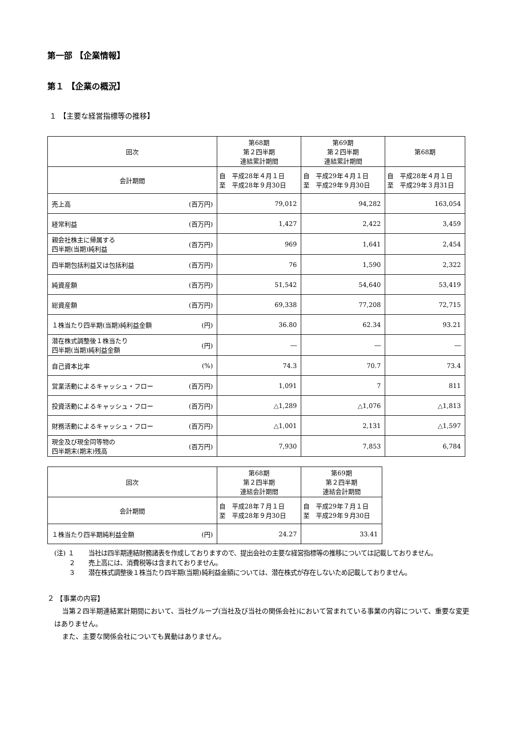第一部 【企業情報】
第１ 【企業の概況】
１ 【主要な経営指標等の推移】
| 回次 | 第68期 第２四半期 連結累計期間 | 第69期 第２四半期 連結累計期間 | 第68期 |
| 会計期間 | 自 平成28年４月１日 至 平成28年９月30日 | 自 平成29年４月１日 至 平成29年９月30日 | 自 平成28年４月１日 至 平成29年３月31日 |
| 売上高 (百万円) | 79,012 | 94,282 | 163,054 |
| 経常利益 (百万円) | 1,427 | 2,422 | 3,459 |
| 親会社株主に帰属する 四半期(当期)純利益 (百万円) | 969 | 1,641 | 2,454 |
| 四半期包括利益又は包括利益 (百万円) | 76 | 1,590 | 2,322 |
| 純資産額 (百万円) | 51,542 | 54,640 | 53,419 |
| 総資産額 (百万円) | 69,338 | 77,208 | 72,715 |
| １株当たり四半期(当期)純利益金額 (円) | 36.80 | 62.34 | 93.21 |
| 潜在株式調整後１株当たり 四半期(当期)純利益金額 (円) | ― | ― | ― |
| 自己資本比率 (%) | 74.3 | 70.7 | 73.4 |
| 営業活動によるキャッシュ・フロー (百万円) | 1,091 | 7 | 811 |
| 投資活動によるキャッシュ・フロー (百万円) | △1,289 | △1,076 | △1,813 |
| 財務活動によるキャッシュ・フロー (百万円) | △1,001 | 2,131 | △1,597 |
| 現金及び現金同等物の 四半期末(期末)残高 (百万円) | 7,930 | 7,853 | 6,784 |
| 回次 | 第68期 第２四半期 連結会計期間 | 第69期 第２四半期 連結会計期間 |
| 会計期間 | 自 平成28年７月１日 至 平成28年９月30日 | 自 平成29年７月１日 至 平成29年９月30日 |
| １株当たり四半期純利益金額 (円) | 24.27 | 33.41 |
(注) １ 当社は四半期連結財務諸表を作成しておりますので、提出会社の主要な経営指標等の推移については記載しておりません。
　　 ２ 売上高には、消費税等は含まれておりません。
　　 ３ 潜在株式調整後１株当たり四半期(当期)純利益金額については、潜在株式が存在しないため記載しておりません。
２ 【事業の内容】
当第２四半期連結累計期間において、当社グループ(当社及び当社の関係会社)において営まれている事業の内容について、重要な変更はありません。
また、主要な関係会社についても異動はありません。